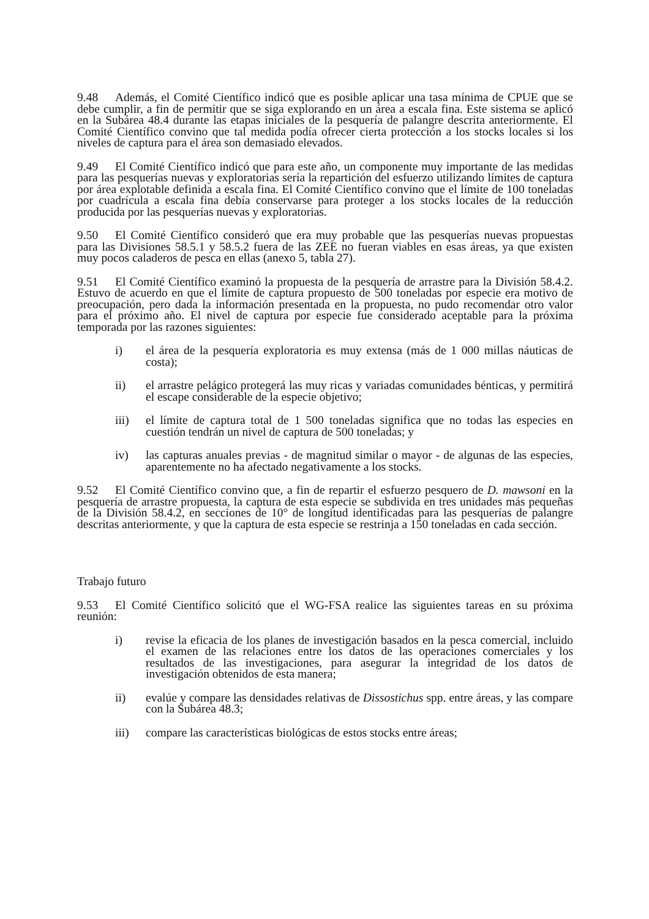9.48 Además, el Comité Científico indicó que es posible aplicar una tasa mínima de CPUE que se debe cumplir, a fin de permitir que se siga explorando en un área a escala fina. Este sistema se aplicó en la Subárea 48.4 durante las etapas iniciales de la pesquería de palangre descrita anteriormente. El Comité Científico convino que tal medida podía ofrecer cierta protección a los stocks locales si los niveles de captura para el área son demasiado elevados.
9.49 El Comité Científico indicó que para este año, un componente muy importante de las medidas para las pesquerías nuevas y exploratorias sería la repartición del esfuerzo utilizando límites de captura por área explotable definida a escala fina. El Comité Científico convino que el límite de 100 toneladas por cuadrícula a escala fina debía conservarse para proteger a los stocks locales de la reducción producida por las pesquerías nuevas y exploratorias.
9.50 El Comité Científico consideró que era muy probable que las pesquerías nuevas propuestas para las Divisiones 58.5.1 y 58.5.2 fuera de las ZEE no fueran viables en esas áreas, ya que existen muy pocos caladeros de pesca en ellas (anexo 5, tabla 27).
9.51 El Comité Científico examinó la propuesta de la pesquería de arrastre para la División 58.4.2. Estuvo de acuerdo en que el límite de captura propuesto de 500 toneladas por especie era motivo de preocupación, pero dada la información presentada en la propuesta, no pudo recomendar otro valor para el próximo año. El nivel de captura por especie fue considerado aceptable para la próxima temporada por las razones siguientes:
i) el área de la pesquería exploratoria es muy extensa (más de 1 000 millas náuticas de costa);
ii) el arrastre pelágico protegerá las muy ricas y variadas comunidades bénticas, y permitirá el escape considerable de la especie objetivo;
iii) el límite de captura total de 1 500 toneladas significa que no todas las especies en cuestión tendrán un nivel de captura de 500 toneladas; y
iv) las capturas anuales previas - de magnitud similar o mayor - de algunas de las especies, aparentemente no ha afectado negativamente a los stocks.
9.52 El Comité Científico convino que, a fin de repartir el esfuerzo pesquero de D. mawsoni en la pesquería de arrastre propuesta, la captura de esta especie se subdivida en tres unidades más pequeñas de la División 58.4.2, en secciones de 10° de longitud identificadas para las pesquerías de palangre descritas anteriormente, y que la captura de esta especie se restrinja a 150 toneladas en cada sección.
Trabajo futuro
9.53 El Comité Científico solicitó que el WG-FSA realice las siguientes tareas en su próxima reunión:
i) revise la eficacia de los planes de investigación basados en la pesca comercial, incluido el examen de las relaciones entre los datos de las operaciones comerciales y los resultados de las investigaciones, para asegurar la integridad de los datos de investigación obtenidos de esta manera;
ii) evalúe y compare las densidades relativas de Dissostichus spp. entre áreas, y las compare con la Subárea 48.3;
iii) compare las características biológicas de estos stocks entre áreas;